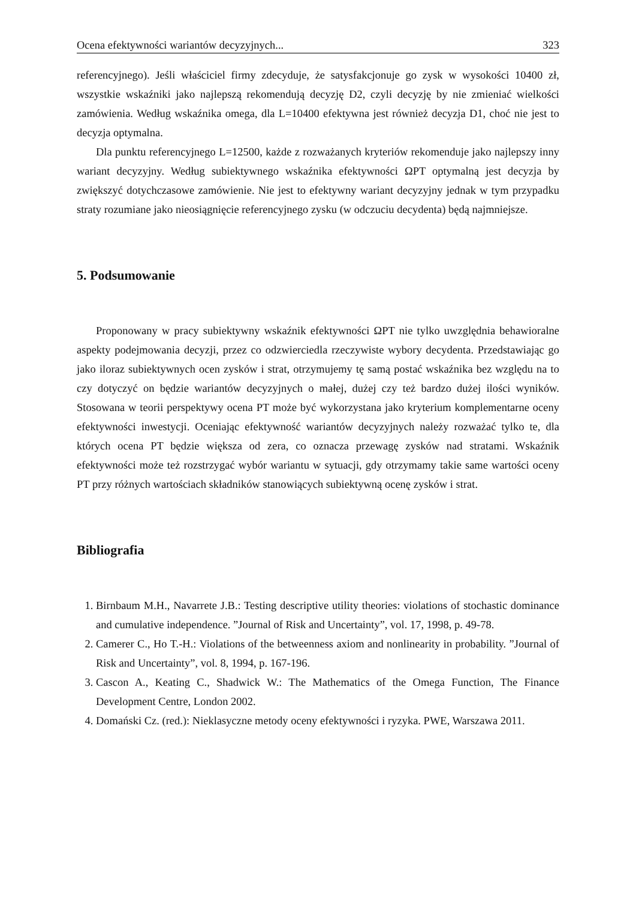Ocena efektywności wariantów decyzyjnych... 323
referencyjnego). Jeśli właściciel firmy zdecyduje, że satysfakcjonuje go zysk w wysokości 10400 zł, wszystkie wskaźniki jako najlepszą rekomendują decyzję D2, czyli decyzję by nie zmieniać wielkości zamówienia. Według wskaźnika omega, dla L=10400 efektywna jest również decyzja D1, choć nie jest to decyzja optymalna.
Dla punktu referencyjnego L=12500, każde z rozważanych kryteriów rekomenduje jako najlepszy inny wariant decyzyjny. Według subiektywnego wskaźnika efektywności ΩPT optymalną jest decyzja by zwiększyć dotychczasowe zamówienie. Nie jest to efektywny wariant decyzyjny jednak w tym przypadku straty rozumiane jako nieosiągnięcie referencyjnego zysku (w odczuciu decydenta) będą najmniejsze.
5. Podsumowanie
Proponowany w pracy subiektywny wskaźnik efektywności ΩPT nie tylko uwzględnia behawioralne aspekty podejmowania decyzji, przez co odzwierciedla rzeczywiste wybory decydenta. Przedstawiając go jako iloraz subiektywnych ocen zysków i strat, otrzymujemy tę samą postać wskaźnika bez względu na to czy dotyczyć on będzie wariantów decyzyjnych o małej, dużej czy też bardzo dużej ilości wyników. Stosowana w teorii perspektywy ocena PT może być wykorzystana jako kryterium komplementarne oceny efektywności inwestycji. Oceniając efektywność wariantów decyzyjnych należy rozważać tylko te, dla których ocena PT będzie większa od zera, co oznacza przewagę zysków nad stratami. Wskaźnik efektywności może też rozstrzygać wybór wariantu w sytuacji, gdy otrzymamy takie same wartości oceny PT przy różnych wartościach składników stanowiących subiektywną ocenę zysków i strat.
Bibliografia
1. Birnbaum M.H., Navarrete J.B.: Testing descriptive utility theories: violations of stochastic dominance and cumulative independence. ”Journal of Risk and Uncertainty”, vol. 17, 1998, p. 49-78.
2. Camerer C., Ho T.-H.: Violations of the betweenness axiom and nonlinearity in probability. ”Journal of Risk and Uncertainty”, vol. 8, 1994, p. 167-196.
3. Cascon A., Keating C., Shadwick W.: The Mathematics of the Omega Function, The Finance Development Centre, London 2002.
4. Domański Cz. (red.): Nieklasyczne metody oceny efektywności i ryzyka. PWE, Warszawa 2011.